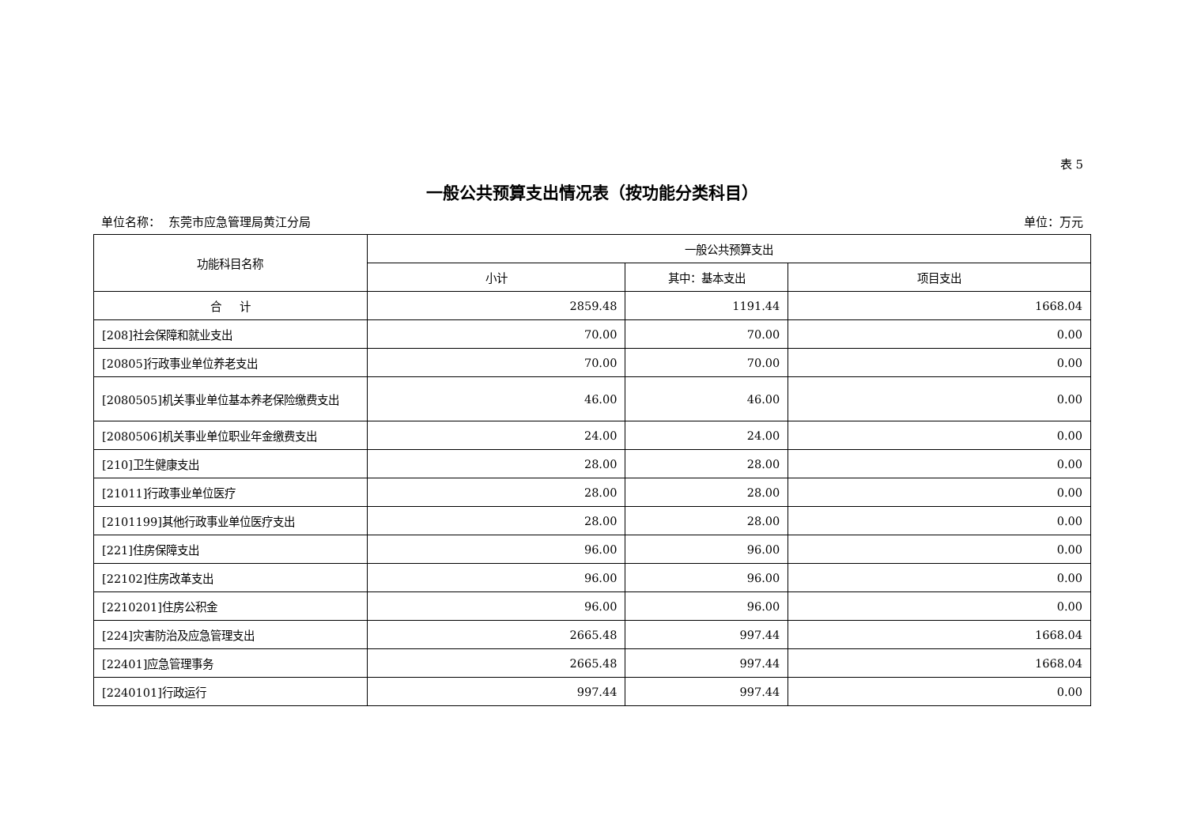表 5
一般公共预算支出情况表（按功能分类科目）
单位名称： 东莞市应急管理局黄江分局 单位：万元
| 功能科目名称 | 一般公共预算支出 | | |
| --- | --- | --- | --- |
| | 小计 | 其中：基本支出 | 项目支出 |
| 合 计 | 2859.48 | 1191.44 | 1668.04 |
| [208]社会保障和就业支出 | 70.00 | 70.00 | 0.00 |
| [20805]行政事业单位养老支出 | 70.00 | 70.00 | 0.00 |
| [2080505]机关事业单位基本养老保险缴费支出 | 46.00 | 46.00 | 0.00 |
| [2080506]机关事业单位职业年金缴费支出 | 24.00 | 24.00 | 0.00 |
| [210]卫生健康支出 | 28.00 | 28.00 | 0.00 |
| [21011]行政事业单位医疗 | 28.00 | 28.00 | 0.00 |
| [2101199]其他行政事业单位医疗支出 | 28.00 | 28.00 | 0.00 |
| [221]住房保障支出 | 96.00 | 96.00 | 0.00 |
| [22102]住房改革支出 | 96.00 | 96.00 | 0.00 |
| [2210201]住房公积金 | 96.00 | 96.00 | 0.00 |
| [224]灾害防治及应急管理支出 | 2665.48 | 997.44 | 1668.04 |
| [22401]应急管理事务 | 2665.48 | 997.44 | 1668.04 |
| [2240101]行政运行 | 997.44 | 997.44 | 0.00 |